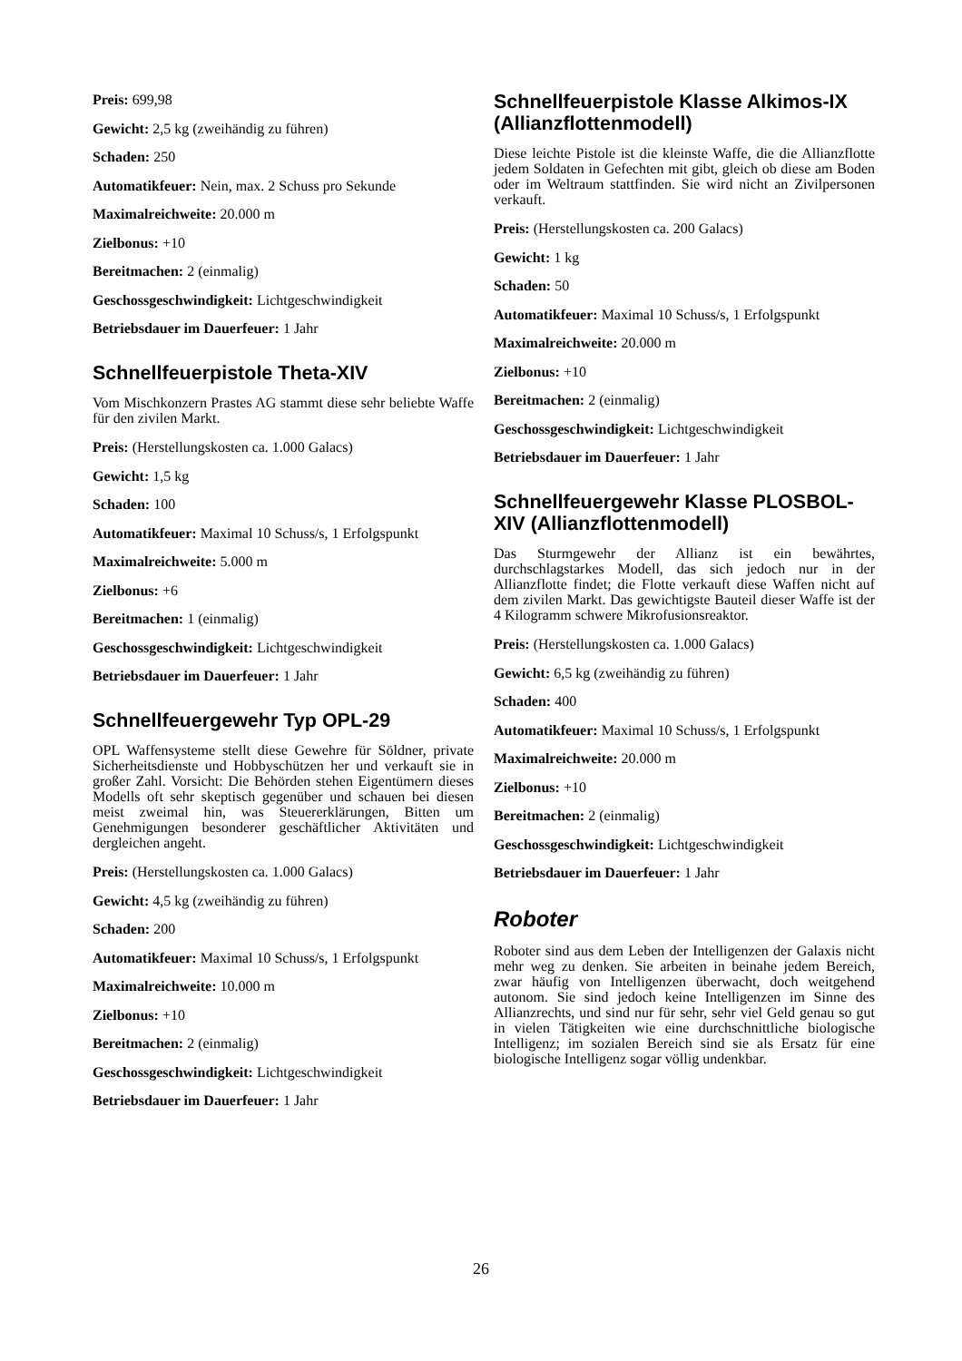Preis: 699,98
Gewicht: 2,5 kg (zweihändig zu führen)
Schaden: 250
Automatikfeuer: Nein, max. 2 Schuss pro Sekunde
Maximalreichweite: 20.000 m
Zielbonus: +10
Bereitmachen: 2 (einmalig)
Geschossgeschwindigkeit: Lichtgeschwindigkeit
Betriebsdauer im Dauerfeuer: 1 Jahr
Schnellfeuerpistole Theta-XIV
Vom Mischkonzern Prastes AG stammt diese sehr beliebte Waffe für den zivilen Markt.
Preis: (Herstellungskosten ca. 1.000 Galacs)
Gewicht: 1,5 kg
Schaden: 100
Automatikfeuer: Maximal 10 Schuss/s, 1 Erfolgspunkt
Maximalreichweite: 5.000 m
Zielbonus: +6
Bereitmachen: 1 (einmalig)
Geschossgeschwindigkeit: Lichtgeschwindigkeit
Betriebsdauer im Dauerfeuer: 1 Jahr
Schnellfeuergewehr Typ OPL-29
OPL Waffensysteme stellt diese Gewehre für Söldner, private Sicherheitsdienste und Hobbyschützen her und verkauft sie in großer Zahl. Vorsicht: Die Behörden stehen Eigentümern dieses Modells oft sehr skeptisch gegenüber und schauen bei diesen meist zweimal hin, was Steuererklärungen, Bitten um Genehmigungen besonderer geschäftlicher Aktivitäten und dergleichen angeht.
Preis: (Herstellungskosten ca. 1.000 Galacs)
Gewicht: 4,5 kg (zweihändig zu führen)
Schaden: 200
Automatikfeuer: Maximal 10 Schuss/s, 1 Erfolgspunkt
Maximalreichweite: 10.000 m
Zielbonus: +10
Bereitmachen: 2 (einmalig)
Geschossgeschwindigkeit: Lichtgeschwindigkeit
Betriebsdauer im Dauerfeuer: 1 Jahr
Schnellfeuerpistole Klasse Alkimos-IX (Allianzflottenmodell)
Diese leichte Pistole ist die kleinste Waffe, die die Allianzflotte jedem Soldaten in Gefechten mit gibt, gleich ob diese am Boden oder im Weltraum stattfinden. Sie wird nicht an Zivilpersonen verkauft.
Preis: (Herstellungskosten ca. 200 Galacs)
Gewicht: 1 kg
Schaden: 50
Automatikfeuer: Maximal 10 Schuss/s, 1 Erfolgspunkt
Maximalreichweite: 20.000 m
Zielbonus: +10
Bereitmachen: 2 (einmalig)
Geschossgeschwindigkeit: Lichtgeschwindigkeit
Betriebsdauer im Dauerfeuer: 1 Jahr
Schnellfeuergewehr Klasse PLOSBOL-XIV (Allianzflottenmodell)
Das Sturmgewehr der Allianz ist ein bewährtes, durchschlagstarkes Modell, das sich jedoch nur in der Allianzflotte findet; die Flotte verkauft diese Waffen nicht auf dem zivilen Markt. Das gewichtigste Bauteil dieser Waffe ist der 4 Kilogramm schwere Mikrofusionsreaktor.
Preis: (Herstellungskosten ca. 1.000 Galacs)
Gewicht: 6,5 kg (zweihändig zu führen)
Schaden: 400
Automatikfeuer: Maximal 10 Schuss/s, 1 Erfolgspunkt
Maximalreichweite: 20.000 m
Zielbonus: +10
Bereitmachen: 2 (einmalig)
Geschossgeschwindigkeit: Lichtgeschwindigkeit
Betriebsdauer im Dauerfeuer: 1 Jahr
Roboter
Roboter sind aus dem Leben der Intelligenzen der Galaxis nicht mehr weg zu denken. Sie arbeiten in beinahe jedem Bereich, zwar häufig von Intelligenzen überwacht, doch weitgehend autonom. Sie sind jedoch keine Intelligenzen im Sinne des Allianzrechts, und sind nur für sehr, sehr viel Geld genau so gut in vielen Tätigkeiten wie eine durchschnittliche biologische Intelligenz; im sozialen Bereich sind sie als Ersatz für eine biologische Intelligenz sogar völlig undenkbar.
26